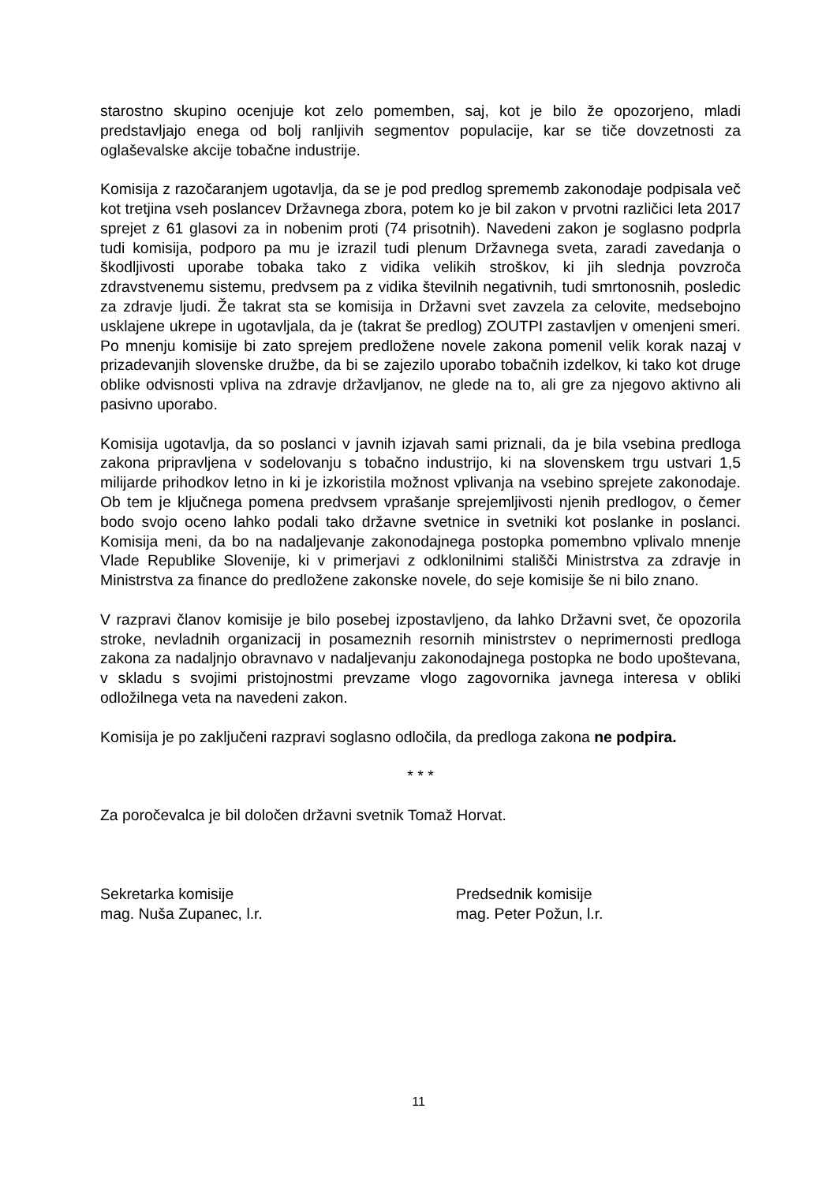starostno skupino ocenjuje kot zelo pomemben, saj, kot je bilo že opozorjeno, mladi predstavljajo enega od bolj ranljivih segmentov populacije, kar se tiče dovzetnosti za oglaševalske akcije tobačne industrije.
Komisija z razočaranjem ugotavlja, da se je pod predlog sprememb zakonodaje podpisala več kot tretjina vseh poslancev Državnega zbora, potem ko je bil zakon v prvotni različici leta 2017 sprejet z 61 glasovi za in nobenim proti (74 prisotnih). Navedeni zakon je soglasno podprla tudi komisija, podporo pa mu je izrazil tudi plenum Državnega sveta, zaradi zavedanja o škodljivosti uporabe tobaka tako z vidika velikih stroškov, ki jih slednja povzroča zdravstvenemu sistemu, predvsem pa z vidika številnih negativnih, tudi smrtonosnih, posledic za zdravje ljudi. Že takrat sta se komisija in Državni svet zavzela za celovite, medsebojno usklajene ukrepe in ugotavljala, da je (takrat še predlog) ZOUTPI zastavljen v omenjeni smeri. Po mnenju komisije bi zato sprejem predložene novele zakona pomenil velik korak nazaj v prizadevanjih slovenske družbe, da bi se zajezilo uporabo tobačnih izdelkov, ki tako kot druge oblike odvisnosti vpliva na zdravje državljanov, ne glede na to, ali gre za njegovo aktivno ali pasivno uporabo.
Komisija ugotavlja, da so poslanci v javnih izjavah sami priznali, da je bila vsebina predloga zakona pripravljena v sodelovanju s tobačno industrijo, ki na slovenskem trgu ustvari 1,5 milijarde prihodkov letno in ki je izkoristila možnost vplivanja na vsebino sprejete zakonodaje. Ob tem je ključnega pomena predvsem vprašanje sprejemljivosti njenih predlogov, o čemer bodo svojo oceno lahko podali tako državne svetnice in svetniki kot poslanke in poslanci. Komisija meni, da bo na nadaljevanje zakonodajnega postopka pomembno vplivalo mnenje Vlade Republike Slovenije, ki v primerjavi z odklonilnimi stališči Ministrstva za zdravje in Ministrstva za finance do predložene zakonske novele, do seje komisije še ni bilo znano.
V razpravi članov komisije je bilo posebej izpostavljeno, da lahko Državni svet, če opozorila stroke, nevladnih organizacij in posameznih resornih ministrstev o neprimernosti predloga zakona za nadaljnjo obravnavo v nadaljevanju zakonodajnega postopka ne bodo upoštevana, v skladu s svojimi pristojnostmi prevzame vlogo zagovornika javnega interesa v obliki odložilnega veta na navedeni zakon.
Komisija je po zaključeni razpravi soglasno odločila, da predloga zakona ne podpira.
* * *
Za poročevalca je bil določen državni svetnik Tomaž Horvat.
Sekretarka komisije
mag. Nuša Zupanec, l.r.
Predsednik komisije
mag. Peter Požun, l.r.
11